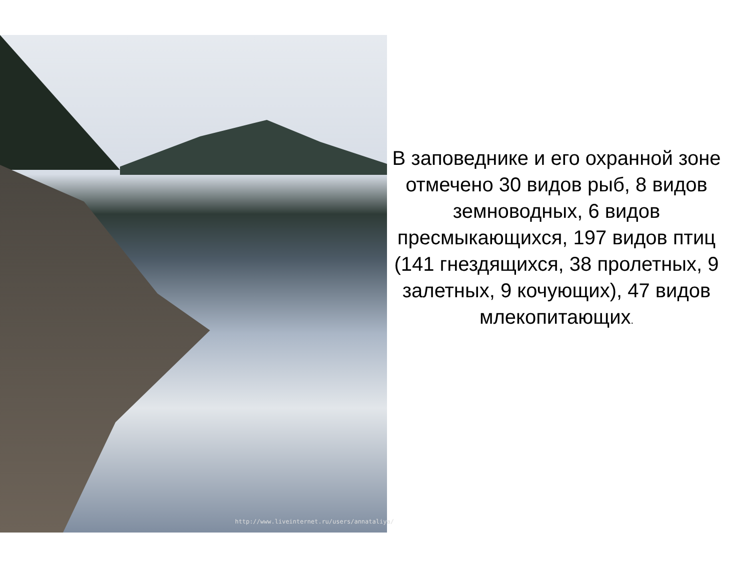http://www.liveinternet.ru/users/annataliya/
В заповеднике и его охранной зоне отмечено 30 видов рыб, 8 видов земноводных, 6 видов пресмыкающихся, 197 видов птиц (141 гнездящихся, 38 пролетных, 9 залетных, 9 кочующих), 47 видов млекопитающих.